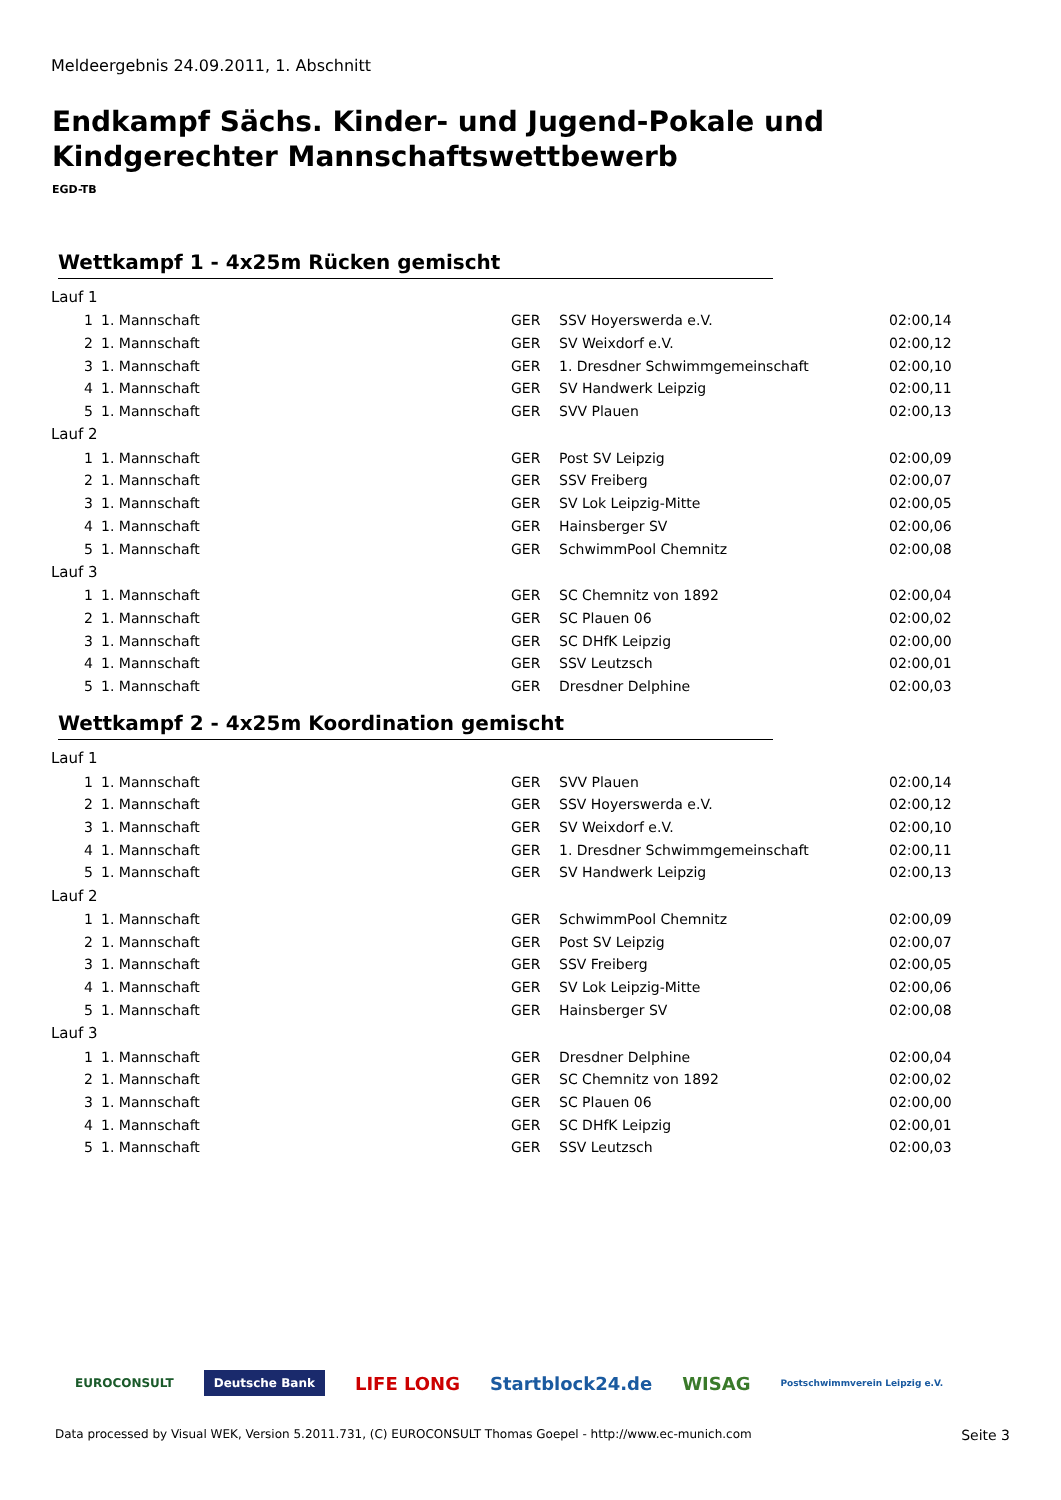Meldeergebnis 24.09.2011, 1. Abschnitt
Endkampf Sächs. Kinder- und Jugend-Pokale und
Kindgerechter Mannschaftswettbewerb
EGD-TB
Wettkampf 1 - 4x25m Rücken gemischt
| Lauf 1 | | | | |
| 1 | 1. Mannschaft | GER | SSV Hoyerswerda e.V. | 02:00,14 |
| 2 | 1. Mannschaft | GER | SV Weixdorf e.V. | 02:00,12 |
| 3 | 1. Mannschaft | GER | 1. Dresdner Schwimmgemeinschaft | 02:00,10 |
| 4 | 1. Mannschaft | GER | SV Handwerk Leipzig | 02:00,11 |
| 5 | 1. Mannschaft | GER | SVV Plauen | 02:00,13 |
| Lauf 2 | | | | |
| 1 | 1. Mannschaft | GER | Post SV Leipzig | 02:00,09 |
| 2 | 1. Mannschaft | GER | SSV Freiberg | 02:00,07 |
| 3 | 1. Mannschaft | GER | SV Lok Leipzig-Mitte | 02:00,05 |
| 4 | 1. Mannschaft | GER | Hainsberger SV | 02:00,06 |
| 5 | 1. Mannschaft | GER | SchwimmPool Chemnitz | 02:00,08 |
| Lauf 3 | | | | |
| 1 | 1. Mannschaft | GER | SC Chemnitz von 1892 | 02:00,04 |
| 2 | 1. Mannschaft | GER | SC Plauen 06 | 02:00,02 |
| 3 | 1. Mannschaft | GER | SC DHfK Leipzig | 02:00,00 |
| 4 | 1. Mannschaft | GER | SSV Leutzsch | 02:00,01 |
| 5 | 1. Mannschaft | GER | Dresdner Delphine | 02:00,03 |
Wettkampf 2 - 4x25m Koordination gemischt
| Lauf 1 | | | | |
| 1 | 1. Mannschaft | GER | SVV Plauen | 02:00,14 |
| 2 | 1. Mannschaft | GER | SSV Hoyerswerda e.V. | 02:00,12 |
| 3 | 1. Mannschaft | GER | SV Weixdorf e.V. | 02:00,10 |
| 4 | 1. Mannschaft | GER | 1. Dresdner Schwimmgemeinschaft | 02:00,11 |
| 5 | 1. Mannschaft | GER | SV Handwerk Leipzig | 02:00,13 |
| Lauf 2 | | | | |
| 1 | 1. Mannschaft | GER | SchwimmPool Chemnitz | 02:00,09 |
| 2 | 1. Mannschaft | GER | Post SV Leipzig | 02:00,07 |
| 3 | 1. Mannschaft | GER | SSV Freiberg | 02:00,05 |
| 4 | 1. Mannschaft | GER | SV Lok Leipzig-Mitte | 02:00,06 |
| 5 | 1. Mannschaft | GER | Hainsberger SV | 02:00,08 |
| Lauf 3 | | | | |
| 1 | 1. Mannschaft | GER | Dresdner Delphine | 02:00,04 |
| 2 | 1. Mannschaft | GER | SC Chemnitz von 1892 | 02:00,02 |
| 3 | 1. Mannschaft | GER | SC Plauen 06 | 02:00,00 |
| 4 | 1. Mannschaft | GER | SC DHfK Leipzig | 02:00,01 |
| 5 | 1. Mannschaft | GER | SSV Leutzsch | 02:00,03 |
EUROCONSULT Deutsche Bank LIFE LONG Startblock24.de WISAG Postschwimmverein Leipzig e.V.
Data processed by Visual WEK, Version 5.2011.731, (C) EUROCONSULT Thomas Goepel - http://www.ec-munich.com
Seite 3